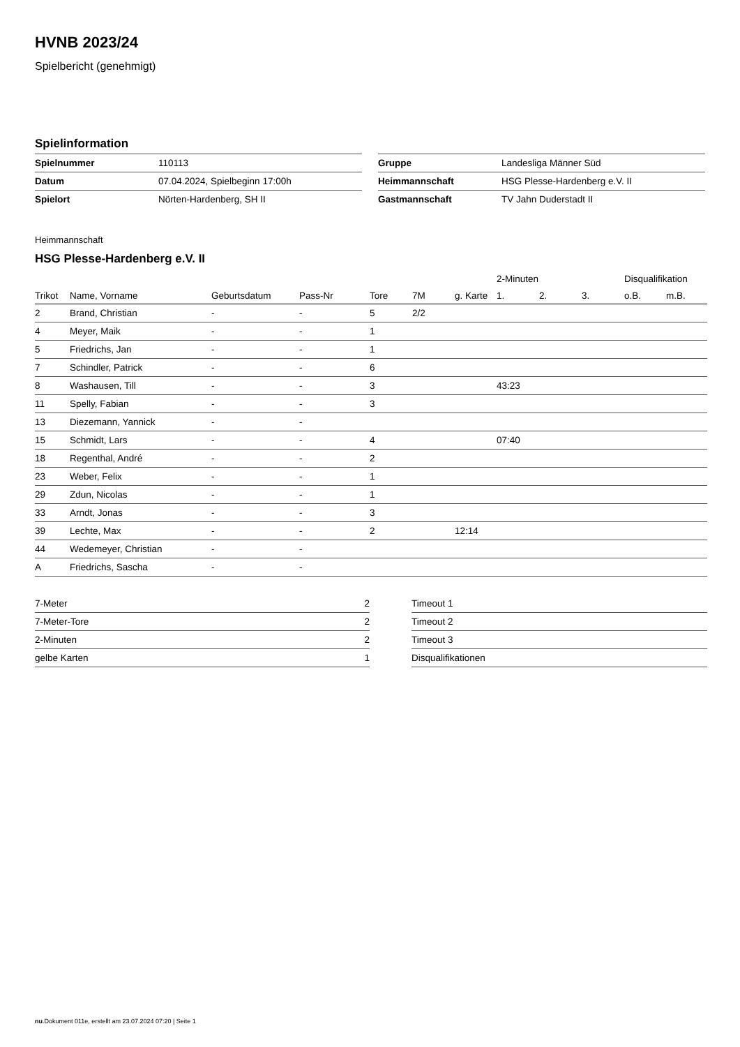HVNB 2023/24
Spielbericht (genehmigt)
Spielinformation
| Spielnummer | 110113 |
| Datum | 07.04.2024, Spielbeginn 17:00h |
| Spielort | Nörten-Hardenberg, SH II |
| Gruppe | Landesliga Männer Süd |
| Heimmannschaft | HSG Plesse-Hardenberg e.V. II |
| Gastmannschaft | TV Jahn Duderstadt II |
Heimmannschaft
HSG Plesse-Hardenberg e.V. II
| | | | | | | | 2-Minuten | | | Disqualifikation | |
| --- | --- | --- | --- | --- | --- | --- | --- | --- | --- | --- | --- |
| Trikot | Name, Vorname | Geburtsdatum | Pass-Nr | Tore | 7M | g. Karte | 1. | 2. | 3. | o.B. | m.B. |
| 2 | Brand, Christian | - | - | 5 | 2/2 | | | | | | |
| 4 | Meyer, Maik | - | - | 1 | | | | | | | |
| 5 | Friedrichs, Jan | - | - | 1 | | | | | | | |
| 7 | Schindler, Patrick | - | - | 6 | | | | | | | |
| 8 | Washausen, Till | - | - | 3 | | | 43:23 | | | | |
| 11 | Spelly, Fabian | - | - | 3 | | | | | | | |
| 13 | Diezemann, Yannick | - | - | | | | | | | | |
| 15 | Schmidt, Lars | - | - | 4 | | | 07:40 | | | | |
| 18 | Regenthal, André | - | - | 2 | | | | | | | |
| 23 | Weber, Felix | - | - | 1 | | | | | | | |
| 29 | Zdun, Nicolas | - | - | 1 | | | | | | | |
| 33 | Arndt, Jonas | - | - | 3 | | | | | | | |
| 39 | Lechte, Max | - | - | 2 | | 12:14 | | | | | |
| 44 | Wedemeyer, Christian | - | - | | | | | | | | |
| A | Friedrichs, Sascha | - | - | | | | | | | | |
| 7-Meter | 2 |
| 7-Meter-Tore | 2 |
| 2-Minuten | 2 |
| gelbe Karten | 1 |
| Timeout 1 |
| Timeout 2 |
| Timeout 3 |
| Disqualifikationen |
nu.Dokument 011e, erstellt am 23.07.2024 07:20 | Seite 1